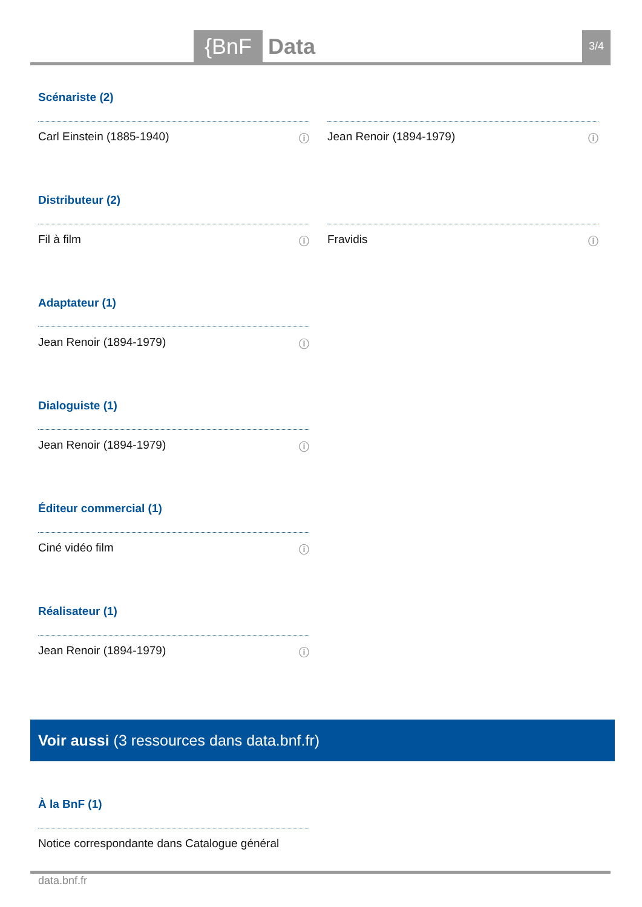{BnF Data 3/4
Scénariste (2)
Carl Einstein (1885-1940) ⓘ Jean Renoir (1894-1979) ⓘ
Distributeur (2)
Fil à film ⓘ Fravidis ⓘ
Adaptateur (1)
Jean Renoir (1894-1979) ⓘ
Dialoguiste (1)
Jean Renoir (1894-1979) ⓘ
Éditeur commercial (1)
Ciné vidéo film ⓘ
Réalisateur (1)
Jean Renoir (1894-1979) ⓘ
Voir aussi (3 ressources dans data.bnf.fr)
À la BnF (1)
Notice correspondante dans Catalogue général
data.bnf.fr